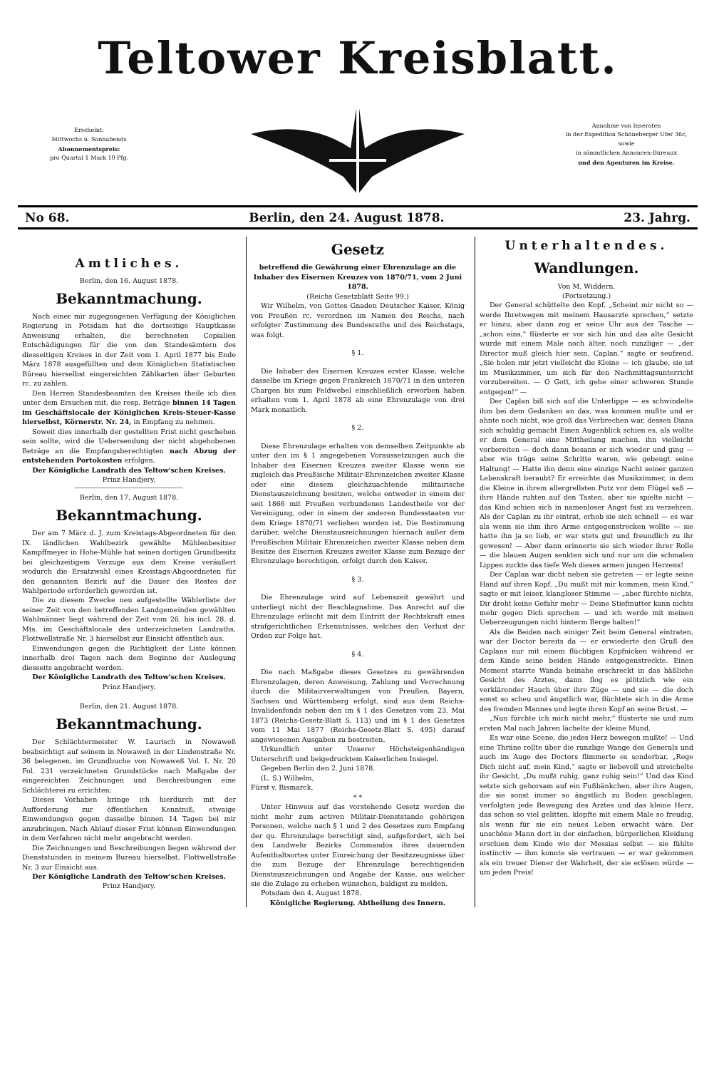Teltower Kreisblatt.
Erscheint:
Mittwochs u. Sonnabends
Abonnementspreis:
pro Quartal 1 Mark 10 Pfg.
Annahme von Inseraten
in der Expedition Schöneberger Ufer 36c,
sowie
in sämmtlichen Annoncen-Bureaux
und den Agenturen im Kreise.
No 68. Berlin, den 24. August 1878. 23. Jahrg.
Amtliches.
Berlin, den 16. August 1878.
Bekanntmachung.
Nach einer mir zugegangenen Verfügung der Königlichen Regierung in Potsdam hat die dortseitige Hauptkasse Anweisung erhalten, die berechneten Copialien Entschädigungen für die von den Standesämtern des diesseitigen Kreises in der Zeit vom 1. April 1877 bis Ende März 1878 ausgefüllten und dem Königlichen Statistischen Büreau hierselbst eingereichten Zählkarten über Geburten rc. zu zahlen.
Den Herren Standesbeamten des Kreises theile ich dies unter dem Ersuchen mit, die resp. Beträge binnen 14 Tagen im Geschäftslocale der Königlichen Kreis-Steuer-Kasse hierselbst, Körnerstr. Nr. 24, in Empfang zu nehmen.
Soweit dies innerhalb der gestellten Frist nicht geschehen sein sollte, wird die Uebersendung der nicht abgehobenen Beträge an die Empfangsberechtigten nach Abzug der entstehenden Portokosten erfolgen.
Der Königliche Landrath des Teltow'schen Kreises.
Prinz Handjery.
Berlin, den 17. August 1878.
Bekanntmachung.
Der am 7 März d. J. zum Kreistags-Abgeordneten für den IX. ländlichen Wahlbezirk gewählte Mühlenbesitzer Kampffmeyer in Hohe-Mühle hat seinen dortigen Grundbesitz bei gleichzeitigem Verzuge aus dem Kreise veräußert wodurch die Ersatzwahl eines Kreistags-Abgeordneten für den genannten Bezirk auf die Dauer des Restes der Wahlperiode erforderlich geworden ist.
Die zu diesem Zwecke neu aufgestellte Wählerliste der seiner Zeit von den betreffenden Landgemeinden gewählten Wahlmänner liegt während der Zeit vom 26. bis incl. 28. d. Mts. im Geschäftslocale des unterzeichneten Landraths, Flottwellstraße Nr. 3 hierselbst zur Einsicht öffentlich aus.
Einwendungen gegen die Richtigkeit der Liste können innerhalb drei Tagen nach dem Beginne der Auslegung diesseits angebracht werden.
Der Königliche Landrath des Teltow'schen Kreises.
Prinz Handjery.
Berlin, den 21. August 1878.
Bekanntmachung.
Der Schlächtermeister W. Laurisch in Nowaweß beabsichtigt auf seinem in Nowaweß in der Lindenstraße Nr. 36 belegenen, im Grundbuche von Nowaweß Vol. I. Nr. 20 Fol. 231 verzeichneten Grundstücke nach Maßgabe der eingereichten Zeichnungen und Beschreibungen eine Schlächterei zu errichten.
Dieses Vorhaben bringe ich hierdurch mit der Aufforderung zur öffentlichen Kenntniß, etwaige Einwendungen gegen dasselbe binnen 14 Tagen bei mir anzubringen. Nach Ablauf dieser Frist können Einwendungen in dem Verfahren nicht mehr angebracht werden.
Die Zeichnungen und Beschreibungen liegen während der Dienststunden in meinem Bureau hierselbst, Flottwellstraße Nr. 3 zur Einsicht aus.
Der Königliche Landrath des Teltow'schen Kreises.
Prinz Handjery.
Gesetz
betreffend die Gewährung einer Ehrenzulage an die Inhaber des Eisernen Kreuzes von 1870/71, vom 2 Juni 1878.
(Reichs Gesetzblatt Seite 99.)
Wir Wilhelm, von Gottes Gnaden Deutscher Kaiser, König von Preußen rc. verordnen im Namen des Reichs, nach erfolgter Zustimmung des Bundesraths und des Reichstags, was folgt.
§ 1.
Die Inhaber des Eisernen Kreuzes erster Klasse, welche dasselbe im Kriege gegen Frankreich 1870/71 in den unteren Chargen bis zum Feldwebel einschließlich erworben haben erhalten vom 1. April 1878 ab eine Ehrenzulage von drei Mark monatlich.
§ 2.
Diese Ehrenzulage erhalten von demselben Zeitpunkte ab unter den im § 1 angegebenen Voraussetzungen auch die Inhaber des Eisernen Kreuzes zweiter Klasse wenn sie zugleich das Preußische Militair-Ehrenzeichen zweiter Klasse oder eine diesem gleichzuachtende militairische Dienstauszeichnung besitzen, welche entweder in einem der seit 1866 mit Preußen verbundenen Landestheile vor der Vereinigung, oder in einem der anderen Bundesstaaten vor dem Kriege 1870/71 verliehen worden ist. Die Bestimmung darüber, welche Dienstauszeichnungen hiernach außer dem Preußischen Militair Ehrenzeichen zweiter Klasse neben dem Besitze des Eisernen Kreuzes zweiter Klasse zum Bezuge der Ehrenzulage berechtigen, erfolgt durch den Kaiser.
§ 3.
Die Ehrenzulage wird auf Lebenszeit gewährt und unterliegt nicht der Beschlagnahme. Das Anrecht auf die Ehrenzulage erlischt mit dem Eintritt der Rechtskraft eines strafgerichtlichen Erkenntnisses, welches den Verlust der Orden zur Folge hat.
§ 4.
Die nach Maßgabe dieses Gesetzes zu gewährenden Ehrenzulagen, deren Anweisung, Zahlung und Verrechnung durch die Militairverwaltungen von Preußen, Bayern, Sachsen und Württemberg erfolgt, sind aus dem Reichs-Invalidenfonds neben den im § 1 des Gesetzes vom 23. Mai 1873 (Reichs-Gesetz-Blatt S. 113) und im § 1 des Gesetzes vom 11 Mai 1877 (Reichs-Gesetz-Blatt S. 495) darauf angewiesenen Ausgaben zu bestreiten.
Urkundlich unter Unserer Höchsteigenhändigen Unterschrift und beigedrucktem Kaiserlichen Insiegel.
Gegeben Berlin den 2. Juni 1878.
(L. S.) Wilhelm,
Fürst v. Bismarck.
* *
Unter Hinweis auf das vorstehende Gesetz werden die nicht mehr zum activen Militair-Dienststande gehörigen Personen, welche nach § 1 und 2 des Gesetzes zum Empfang der qu. Ehrenzulage berechtigt sind, aufgefordert, sich bei den Landwehr Bezirks Commandos ihres dauernden Aufenthaltsortes unter Einreichung der Besitzzeugnisse über die zum Bezuge der Ehrenzulage berechtigenden Dienstauszeichnungen und Angabe der Kasse, aus welcher sie die Zulage zu erheben wünschen, baldigst zu melden.
Potsdam den 4. August 1878.
Königliche Regierung. Abtheilung des Innern.
Unterhaltendes.
Wandlungen.
Von M. Widdern.
(Fortsetzung.)
Der General schüttelte den Kopf. „Scheint mir nicht so — werde Ihretwegen mit meinem Hausarzte sprechen,“ setzte er hinzu, aber dann zog er seine Uhr aus der Tasche — „schon eins,“ flüsterte er vor sich hin und das alte Gesicht wurde mit einem Male noch älter, noch runzliger — „der Director muß gleich hier sein, Caplan,“ sagte er seufzend. „Sie holen mir jetzt vielleicht die Kleine — ich glaube, sie ist im Musikzimmer, um sich für den Nachmittagsunterricht vorzubereiten. — O Gott, ich gehe einer schweren Stunde entgegen!“ —
Der Caplan biß sich auf die Unterlippe — es schwindelte ihm bei dem Gedanken an das, was kommen mußte und er ahnte noch nicht, wie groß das Verbrechen war, dessen Diana sich schuldig gemacht Einen Augenblick schien es, als wollte er dem General eine Mittheilung machen, ihn vielleicht vorbereiten — doch dann besann er sich wieder und ging — aber wie träge seine Schritte waren, wie gebeugt seine Haltung! — Hatte ihn denn eine einzige Nacht seiner ganzen Lebenskraft beraubt? Er erreichte das Musikzimmer, in dem die Kleine in ihrem allergrellsten Putz vor dem Flügel saß — ihre Hände ruhten auf den Tasten, aber sie spielte nicht — das Kind schien sich in namenloser Angst fast zu verzehren. Als der Caplan zu ihr eintrat, erhob sie sich schnell — es war als wenn sie ihm ihre Arme entgegenstrecken wollte — sie hatte ihn ja so lieb, er war stets gut und freundlich zu ihr gewesen! — Aber dann erinnerte sie sich wieder ihrer Rolle — die blauen Augen senkten sich und nur um die schmalen Lippen zuckte das tiefe Weh dieses armen jungen Herzens!
Der Caplan war dicht neben sie getreten — er legte seine Hand auf ihren Kopf. „Du mußt mit mir kommen, mein Kind,“ sagte er mit leiser, klangloser Stimme — „aber fürchte nichts, Dir droht keine Gefahr mehr — Deine Stiefmutter kann nichts mehr gegen Dich sprechen — und ich werde mit meinen Ueberzeugungen nicht hinterm Berge halten!“
Als die Beiden nach einiger Zeit beim General eintraten, war der Doctor bereits da — er erwiederte den Gruß des Caplans nur mit einem flüchtigen Kopfnicken während er dem Kinde seine beiden Hände entgegenstreckte. Einen Moment starrte Wanda beinahe erschreckt in das häßliche Gesicht des Arztes, dann flog es plötzlich wie ein verklärender Hauch über ihre Züge — und sie — die doch sonst so scheu und ängstlich war, flüchtete sich in die Arme des fremden Mannes und legte ihren Kopf an seine Brust. —
„Nun fürchte ich mich nicht mehr,“ flüsterte sie und zum ersten Mal nach Jahren lächelte der kleine Mund.
Es war eine Scene, die jedes Herz bewegen mußte! — Und eine Thräne rollte über die runzlige Wange des Generals und auch im Auge des Doctors flimmerte es sonderbar. „Rege Dich nicht auf, mein Kind,“ sagte er liebevoll und streichelte ihr Gesicht, „Du mußt ruhig, ganz ruhig sein!“ Und das Kind setzte sich gehorsam auf ein Fußbänkchen, aber ihre Augen, die sie sonst immer so ängstlich zu Boden geschlagen, verfolgten jede Bewegung des Arztes und das kleine Herz, das schon so viel gelitten, klopfte mit einem Male so freudig, als wenn für sie ein neues Leben erwacht wäre. Der unschöne Mann dort in der einfachen, bürgerlichen Kleidung erschien dem Kinde wie der Messias selbst — sie fühlte instinctiv — ihm konnte sie vertrauen — er war gekommen als ein treuer Diener der Wahrheit, der sie erlösen würde — um jeden Preis!